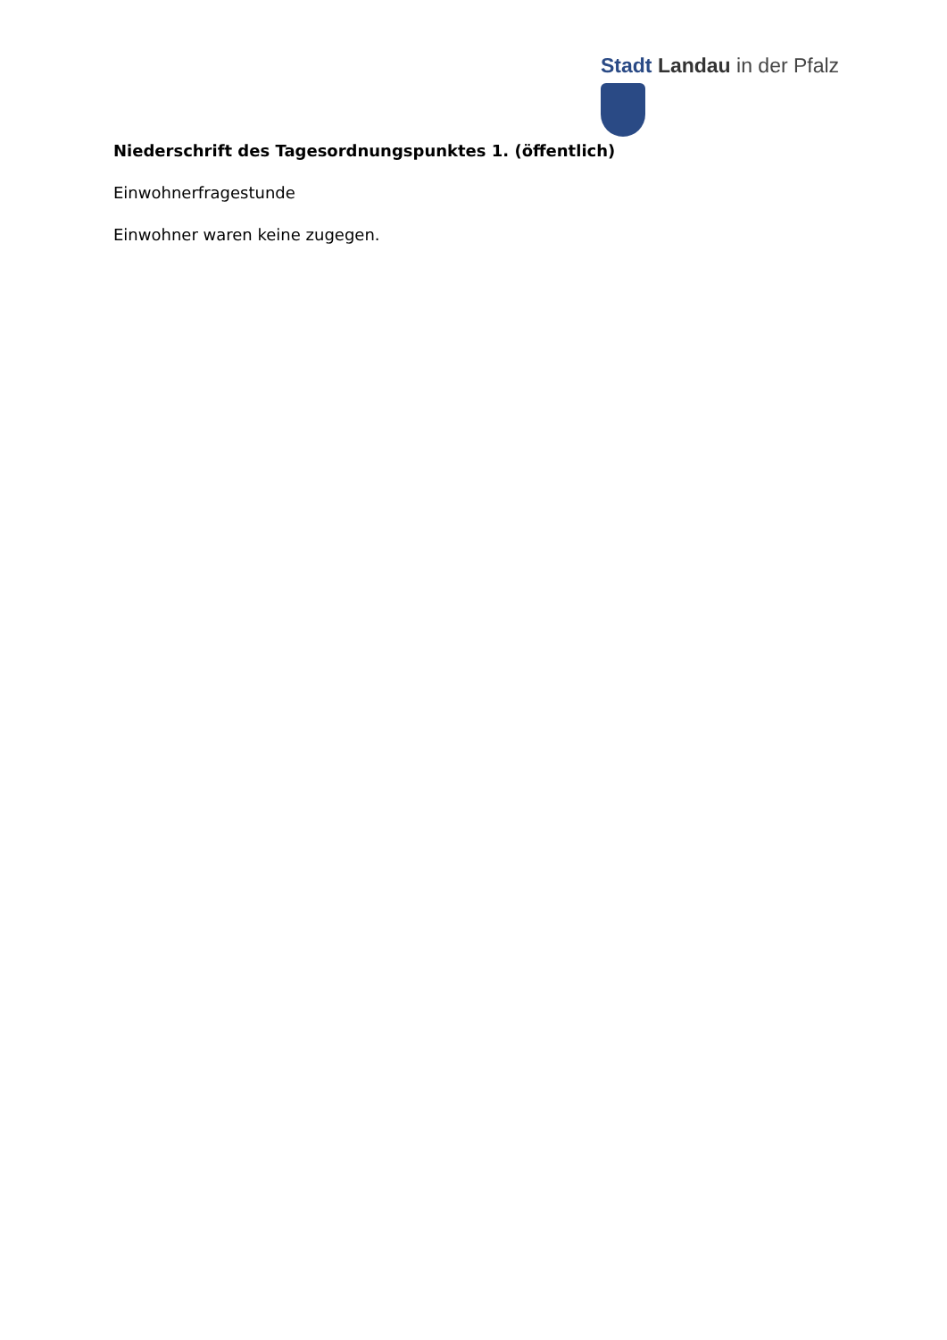Stadt Landau in der Pfalz
Niederschrift des Tagesordnungspunktes 1. (öffentlich)
Einwohnerfragestunde
Einwohner waren keine zugegen.